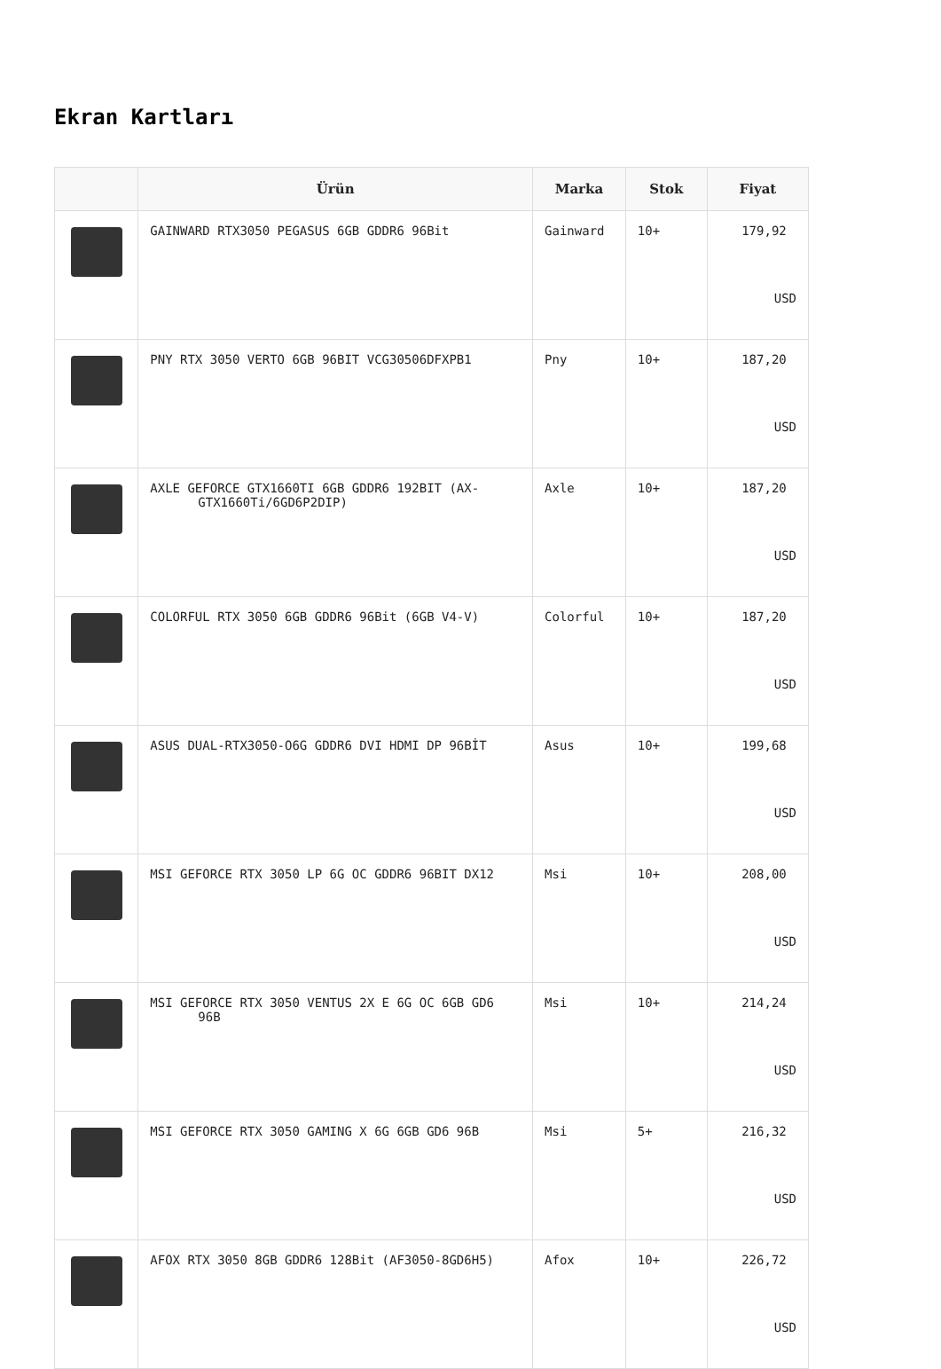Ekran Kartları
| | Ürün | Marka | Stok | Fiyat |
| --- | --- | --- | --- | --- |
| | GAINWARD RTX3050 PEGASUS 6GB GDDR6 96Bit | Gainward | 10+ | 179,92 USD |
| | PNY RTX 3050 VERTO 6GB 96BIT VCG30506DFXPB1 | Pny | 10+ | 187,20 USD |
| | AXLE GEFORCE GTX1660TI 6GB GDDR6 192BIT (AX-GTX1660Ti/6GD6P2DIP) | Axle | 10+ | 187,20 USD |
| | COLORFUL RTX 3050 6GB GDDR6 96Bit (6GB V4-V) | Colorful | 10+ | 187,20 USD |
| | ASUS DUAL-RTX3050-O6G GDDR6 DVI HDMI DP 96BİT | Asus | 10+ | 199,68 USD |
| | MSI GEFORCE RTX 3050 LP 6G OC GDDR6 96BIT DX12 | Msi | 10+ | 208,00 USD |
| | MSI GEFORCE RTX 3050 VENTUS 2X E 6G OC 6GB GD6 96B | Msi | 10+ | 214,24 USD |
| | MSI GEFORCE RTX 3050 GAMING X 6G 6GB GD6 96B | Msi | 5+ | 216,32 USD |
| | AFOX RTX 3050 8GB GDDR6 128Bit (AF3050-8GD6H5) | Afox | 10+ | 226,72 USD |